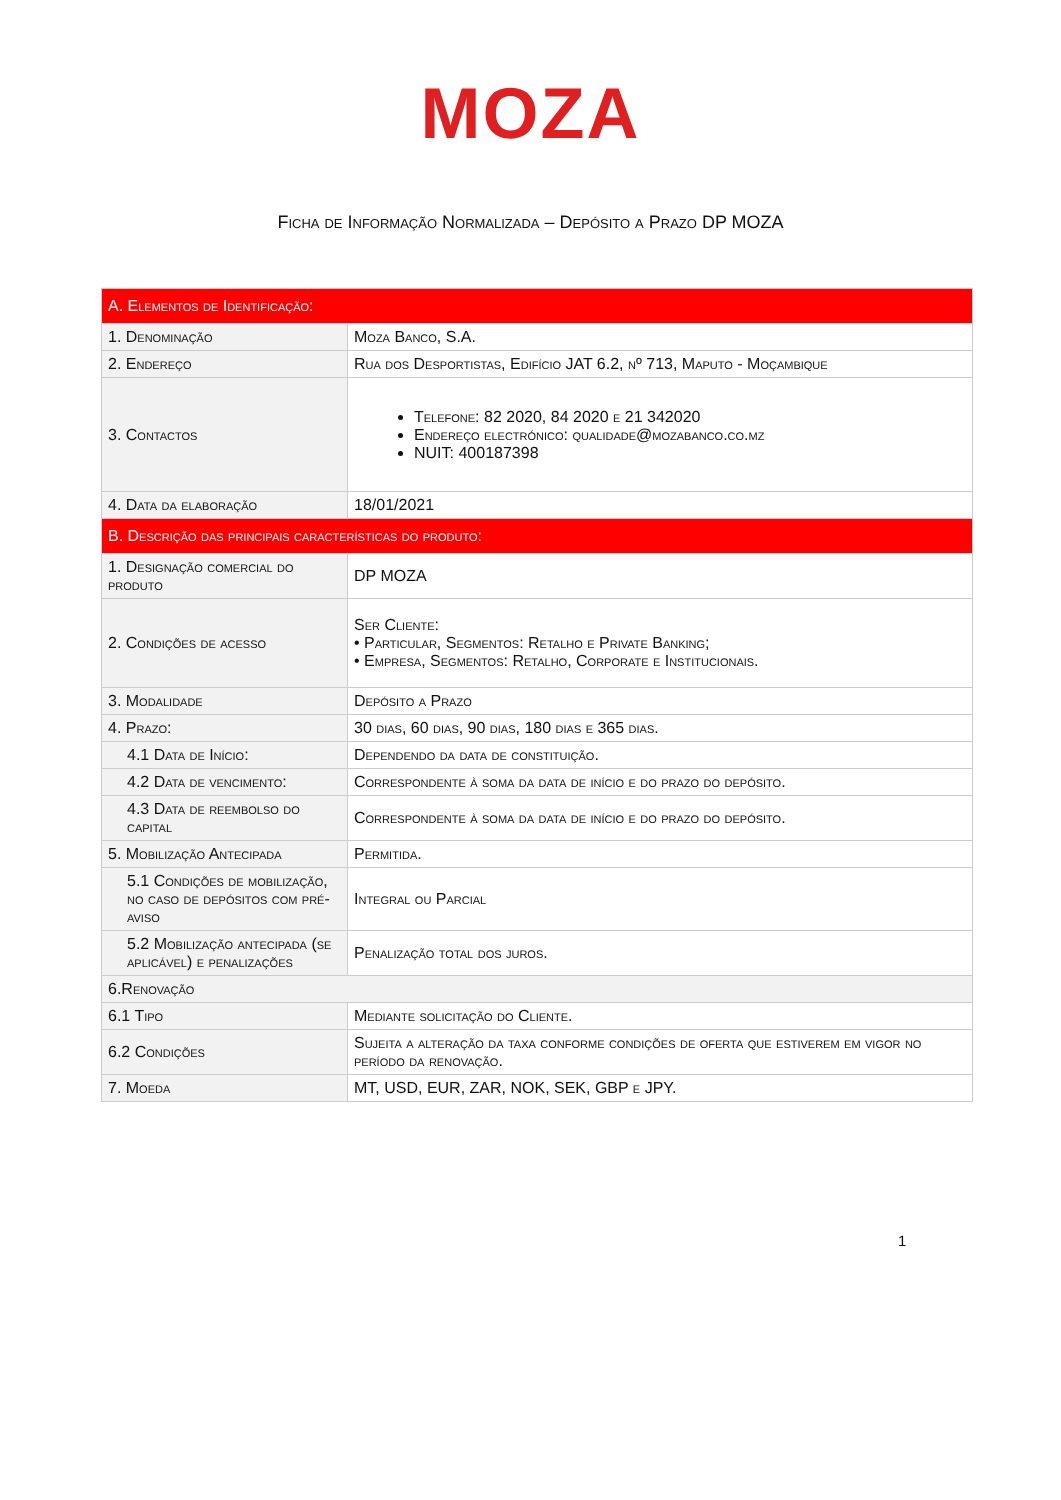MOZA
Ficha de Informação Normalizada – Depósito a Prazo DP MOZA
| A. Elementos de Identificação: | |
| 1. Denominação | Moza Banco, S.A. |
| 2. Endereço | Rua dos Desportistas, Edifício JAT 6.2, nº 713, Maputo - Moçambique |
| 3. Contactos | Telefone: 82 2020, 84 2020 e 21 342020 Endereço electrónico: qualidade@mozabanco.co.mz NUIT: 400187398 |
| 4. Data da elaboração | 18/01/2021 |
| B. Descrição das principais características do produto: | |
| 1. Designação comercial do produto | DP MOZA |
| 2. Condições de acesso | Ser Cliente: • Particular, Segmentos: Retalho e Private Banking; • Empresa, Segmentos: Retalho, Corporate e Institucionais. |
| 3. Modalidade | Depósito a Prazo |
| 4. Prazo: | 30 dias, 60 dias, 90 dias, 180 dias e 365 dias. |
| 4.1 Data de Início: | Dependendo da data de constituição. |
| 4.2 Data de vencimento: | Correspondente à soma da data de início e do prazo do depósito. |
| 4.3 Data de reembolso do capital | Correspondente à soma da data de início e do prazo do depósito. |
| 5. Mobilização Antecipada | Permitida. |
| 5.1 Condições de mobilização, no caso de depósitos com pré-aviso | Integral ou Parcial |
| 5.2 Mobilização antecipada (se aplicável) e penalizações | Penalização total dos juros. |
| 6.Renovação | |
| 6.1 Tipo | Mediante solicitação do Cliente. |
| 6.2 Condições | Sujeita a alteração da taxa conforme condições de oferta que estiverem em vigor no período da renovação. |
| 7. Moeda | MT, USD, EUR, ZAR, NOK, SEK, GBP e JPY. |
1